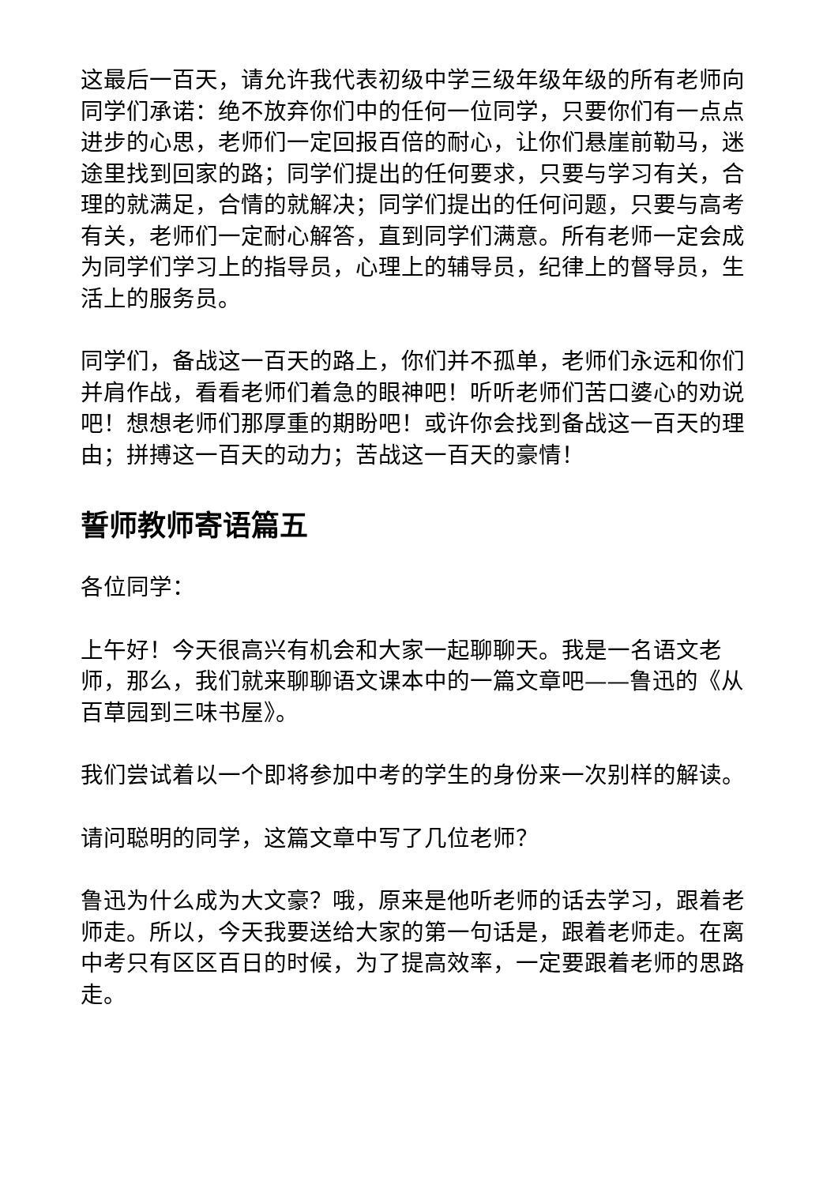这最后一百天，请允许我代表初级中学三级年级年级的所有老师向同学们承诺：绝不放弃你们中的任何一位同学，只要你们有一点点进步的心思，老师们一定回报百倍的耐心，让你们悬崖前勒马，迷途里找到回家的路；同学们提出的任何要求，只要与学习有关，合理的就满足，合情的就解决；同学们提出的任何问题，只要与高考有关，老师们一定耐心解答，直到同学们满意。所有老师一定会成为同学们学习上的指导员，心理上的辅导员，纪律上的督导员，生活上的服务员。
同学们，备战这一百天的路上，你们并不孤单，老师们永远和你们并肩作战，看看老师们着急的眼神吧！听听老师们苦口婆心的劝说吧！想想老师们那厚重的期盼吧！或许你会找到备战这一百天的理由；拼搏这一百天的动力；苦战这一百天的豪情！
誓师教师寄语篇五
各位同学：
上午好！今天很高兴有机会和大家一起聊聊天。我是一名语文老师，那么，我们就来聊聊语文课本中的一篇文章吧——鲁迅的《从百草园到三味书屋》。
我们尝试着以一个即将参加中考的学生的身份来一次别样的解读。
请问聪明的同学，这篇文章中写了几位老师？
鲁迅为什么成为大文豪？哦，原来是他听老师的话去学习，跟着老师走。所以，今天我要送给大家的第一句话是，跟着老师走。在离中考只有区区百日的时候，为了提高效率，一定要跟着老师的思路走。